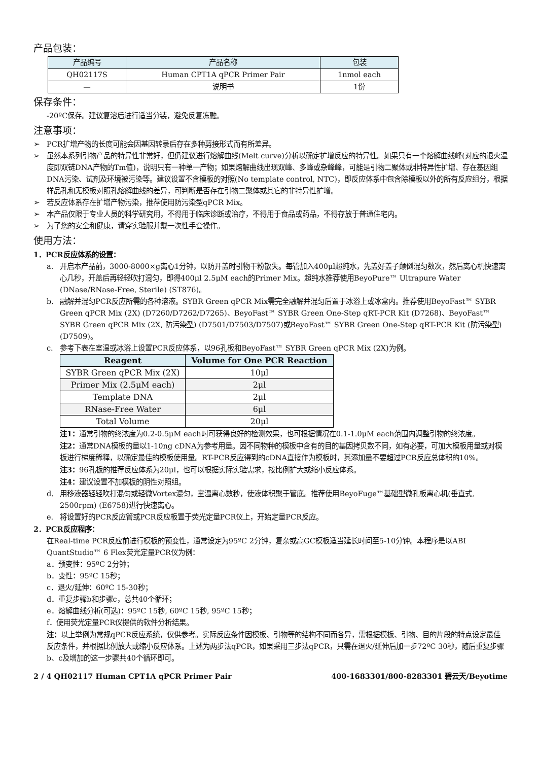产品包装：
| 产品编号 | 产品名称 | 包装 |
| QH02117S | Human CPT1A qPCR Primer Pair | 1nmol each |
| — | 说明书 | 1份 |
保存条件：
-20ºC保存。建议复溶后进行适当分装，避免反复冻融。
注意事项：
➢ PCR扩增产物的长度可能会因基因转录后存在多种剪接形式而有所差异。
➢ 虽然本系列引物产品的特异性非常好，但仍建议进行熔解曲线(Melt curve)分析以确定扩增反应的特异性。如果只有一个熔解曲线峰(对应的退火温度即双链DNA产物的Tm值)，说明只有一种单一产物；如果熔解曲线出现双峰、多峰或杂峰峰，可能是引物二聚体或非特异性扩增、存在基因组DNA污染、试剂及环境被污染等。建议设置不含模板的对照(No template control, NTC)，即反应体系中包含除模板以外的所有反应组分，根据样品孔和无模板对照孔熔解曲线的差异，可判断是否存在引物二聚体或其它的非特异性扩增。
➢ 若反应体系存在扩增产物污染，推荐使用防污染型qPCR Mix。
➢ 本产品仅限于专业人员的科学研究用，不得用于临床诊断或治疗，不得用于食品或药品，不得存放于普通住宅内。
➢ 为了您的安全和健康，请穿实验服并戴一次性手套操作。
使用方法：
1．PCR反应体系的设置：
a. 开启本产品前，3000-8000×g离心1分钟，以防开盖时引物干粉散失。每管加入400μl超纯水，先盖好盖子颠倒混匀数次，然后离心机快速离心几秒，开盖后再轻轻吹打混匀，即得400μl 2.5μM each的Primer Mix。超纯水推荐使用BeyoPure™ Ultrapure Water (DNase/RNase-Free, Sterile) (ST876)。
b. 融解并混匀PCR反应所需的各种溶液。SYBR Green qPCR Mix需完全融解并混匀后置于冰浴上或冰盒内。推荐使用BeyoFast™ SYBR Green qPCR Mix (2X) (D7260/D7262/D7265)、BeyoFast™ SYBR Green One-Step qRT-PCR Kit (D7268)、BeyoFast™ SYBR Green qPCR Mix (2X, 防污染型) (D7501/D7503/D7507)或BeyoFast™ SYBR Green One-Step qRT-PCR Kit (防污染型) (D7509)。
c. 参考下表在室温或冰浴上设置PCR反应体系，以96孔板和BeyoFast™ SYBR Green qPCR Mix (2X)为例。
| Reagent | Volume for One PCR Reaction |
| --- | --- |
| SYBR Green qPCR Mix (2X) | 10μl |
| Primer Mix (2.5μM each) | 2μl |
| Template DNA | 2μl |
| RNase-Free Water | 6μl |
| Total Volume | 20μl |
注1：通常引物的终浓度为0.2-0.5μM each时可获得良好的检测效果，也可根据情况在0.1-1.0μM each范围内调整引物的终浓度。
注2：通常DNA模板的量以1-10ng cDNA为参考用量。因不同物种的模板中含有的目的基因拷贝数不同，如有必要，可加大模板用量或对模板进行梯度稀释，以确定最佳的模板使用量。RT-PCR反应得到的cDNA直接作为模板时，其添加量不要超过PCR反应总体积的10%。
注3：96孔板的推荐反应体系为20μl，也可以根据实际实验需求，按比例扩大或缩小反应体系。
注4：建议设置不加模板的阴性对照组。
d. 用移液器轻轻吹打混匀或轻微Vortex混匀，室温离心数秒，使液体积聚于管底。推荐使用BeyoFuge™基础型微孔板离心机(垂直式, 2500rpm) (E6758)进行快速离心。
e. 将设置好的PCR反应管或PCR反应板置于荧光定量PCR仪上，开始定量PCR反应。
2．PCR反应程序：
在Real-time PCR反应前进行模板的预变性，通常设定为95ºC 2分钟，复杂或高GC模板适当延长时间至5-10分钟。本程序是以ABI QuantStudio™ 6 Flex荧光定量PCR仪为例：
a．预变性：95ºC 2分钟；
b．变性：95ºC 15秒；
c．退火/延伸：60ºC 15-30秒；
d．重复步骤b和步骤c，总共40个循环；
e．熔解曲线分析(可选)：95ºC 15秒, 60ºC 15秒, 95ºC 15秒；
f．使用荧光定量PCR仪提供的软件分析结果。
注：以上举例为常规qPCR反应系统，仅供参考。实际反应条件因模板、引物等的结构不同而各异，需根据模板、引物、目的片段的特点设定最佳反应条件，并根据比例放大或缩小反应体系。上述为两步法qPCR，如果采用三步法qPCR，只需在退火/延伸后加一步72ºC 30秒，随后重复步骤b、c及增加的这一步骤共40个循环即可。
2 / 4 QH02117 Human CPT1A qPCR Primer Pair 400-1683301/800-8283301 碧云天/Beyotime